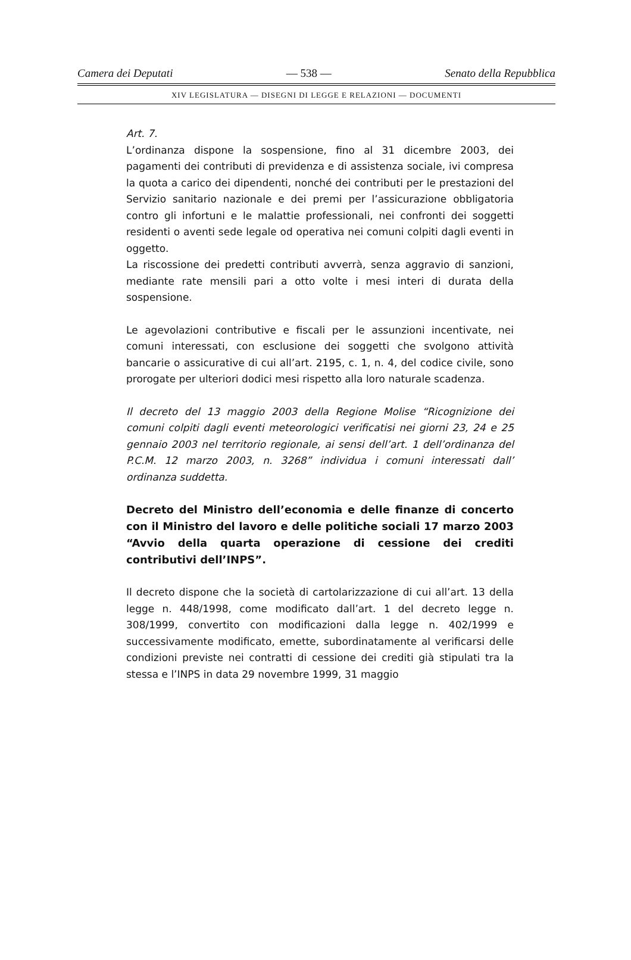Camera dei Deputati — 538 — Senato della Repubblica
XIV LEGISLATURA — DISEGNI DI LEGGE E RELAZIONI — DOCUMENTI
Art. 7.
L’ordinanza dispone la sospensione, fino al 31 dicembre 2003, dei pagamenti dei contributi di previdenza e di assistenza sociale, ivi compresa la quota a carico dei dipendenti, nonché dei contributi per le prestazioni del Servizio sanitario nazionale e dei premi per l’assicurazione obbligatoria contro gli infortuni e le malattie professionali, nei confronti dei soggetti residenti o aventi sede legale od operativa nei comuni colpiti dagli eventi in oggetto.
La riscossione dei predetti contributi avverrà, senza aggravio di sanzioni, mediante rate mensili pari a otto volte i mesi interi di durata della sospensione.
Le agevolazioni contributive e fiscali per le assunzioni incentivate, nei comuni interessati, con esclusione dei soggetti che svolgono attività bancarie o assicurative di cui all’art. 2195, c. 1, n. 4, del codice civile, sono prorogate per ulteriori dodici mesi rispetto alla loro naturale scadenza.
Il decreto del 13 maggio 2003 della Regione Molise “Ricognizione dei comuni colpiti dagli eventi meteorologici verificatisi nei giorni 23, 24 e 25 gennaio 2003 nel territorio regionale, ai sensi dell’art. 1 dell’ordinanza del P.C.M. 12 marzo 2003, n. 3268” individua i comuni interessati dall’ ordinanza suddetta.
Decreto del Ministro dell’economia e delle finanze di concerto con il Ministro del lavoro e delle politiche sociali 17 marzo 2003 “Avvio della quarta operazione di cessione dei crediti contributivi dell’INPS”.
Il decreto dispone che la società di cartolarizzazione di cui all’art. 13 della legge n. 448/1998, come modificato dall’art. 1 del decreto legge n. 308/1999, convertito con modificazioni dalla legge n. 402/1999 e successivamente modificato, emette, subordinatamente al verificarsi delle condizioni previste nei contratti di cessione dei crediti già stipulati tra la stessa e l’INPS in data 29 novembre 1999, 31 maggio